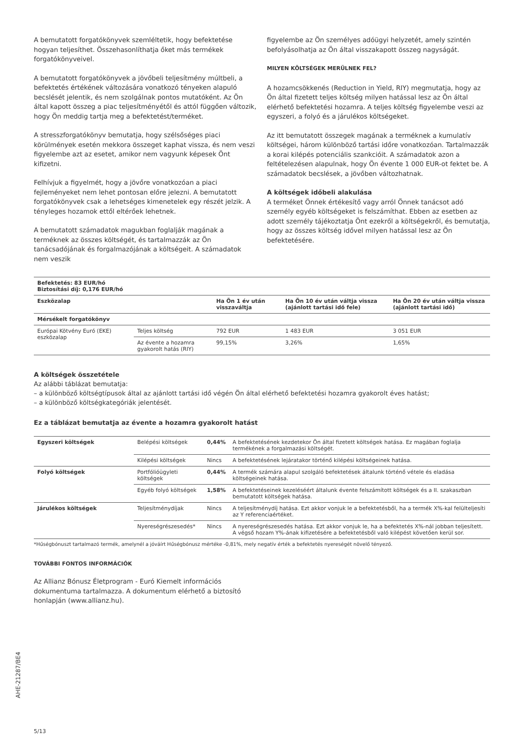A bemutatott forgatókönyvek szemléltetik, hogy befektetése hogyan teljesíthet. Összehasonlíthatja őket más termékek forgatókönyveivel.
A bemutatott forgatókönyvek a jövőbeli teljesítmény múltbeli, a befektetés értékének változására vonatkozó tényeken alapuló becslését jelentik, és nem szolgálnak pontos mutatóként. Az Ön által kapott összeg a piac teljesítményétől és attól függően változik, hogy Ön meddig tartja meg a befektetést/terméket.
A stresszforgatókönyv bemutatja, hogy szélsőséges piaci körülmények esetén mekkora összeget kaphat vissza, és nem veszi figyelembe azt az esetet, amikor nem vagyunk képesek Önt kifizetni.
Felhívjuk a figyelmét, hogy a jövőre vonatkozóan a piaci fejleményeket nem lehet pontosan előre jelezni. A bemutatott forgatókönyvek csak a lehetséges kimenetelek egy részét jelzik. A tényleges hozamok ettől eltérőek lehetnek.
A bemutatott számadatok magukban foglalják magának a terméknek az összes költségét, és tartalmazzák az Ön tanácsadójának és forgalmazójának a költségeit. A számadatok nem veszik
figyelembe az Ön személyes adóügyi helyzetét, amely szintén befolyásolhatja az Ön által visszakapott összeg nagyságát.
MILYEN KÖLTSÉGEK MERÜLNEK FEL?
A hozamcsökkenés (Reduction in Yield, RIY) megmutatja, hogy az Ön által fizetett teljes költség milyen hatással lesz az Ön által elérhető befektetési hozamra. A teljes költség figyelembe veszi az egyszeri, a folyó és a járulékos költségeket.
Az itt bemutatott összegek magának a terméknek a kumulatív költségei, három különböző tartási időre vonatkozóan. Tartalmazzák a korai kilépés potenciális szankcióit. A számadatok azon a feltételezésen alapulnak, hogy Ön évente 1 000 EUR-ot fektet be. A számadatok becslések, a jövőben változhatnak.
A költségek időbeli alakulása
A terméket Önnek értékesítő vagy arról Önnek tanácsot adó személy egyéb költségeket is felszámíthat. Ebben az esetben az adott személy tájékoztatja Önt ezekről a költségekről, és bemutatja, hogy az összes költség idővel milyen hatással lesz az Ön befektetésére.
| Befektetés: 83 EUR/hó Biztosítási díj: 0,176 EUR/hó | | | | |
| --- | --- | --- | --- | --- |
| Eszközalap | | Ha Ön 1 év után visszaváltja | Ha Ön 10 év után váltja vissza (ajánlott tartási idő fele) | Ha Ön 20 év után váltja vissza (ajánlott tartási idő) |
| Mérsékelt forgatókönyv | | | | |
| Európai Kötvény Euró (EKE) eszközalap | Teljes költség | 792 EUR | 1 483 EUR | 3 051 EUR |
| | Az évente a hozamra gyakorolt hatás (RIY) | 99,15% | 3,26% | 1,65% |
A költségek összetétele
Az alábbi táblázat bemutatja:
– a különböző költségtípusok által az ajánlott tartási idő végén Ön által elérhető befektetési hozamra gyakorolt éves hatást;
– a különböző költségkategóriák jelentését.
Ez a táblázat bemutatja az évente a hozamra gyakorolt hatást
| Egyszeri költségek | Belépési költségek | 0,44% | A befektetésének kezdetekor Ön által fizetett költségek hatása. Ez magában foglalja termékének a forgalmazási költségét. |
| | Kilépési költségek | Nincs | A befektetésének lejáratakor történő kilépési költségeinek hatása. |
| Folyó költségek | Portfólióügyleti költségek | 0,44% | A termék számára alapul szolgáló befektetések általunk történő vétele és eladása költségeinek hatása. |
| | Egyéb folyó költségek | 1,58% | A befektetéseinek kezeléséért általunk évente felszámított költségek és a II. szakaszban bemutatott költségek hatása. |
| Járulékos költségek | Teljesítménydíjak | Nincs | A teljesítménydíj hatása. Ezt akkor vonjuk le a befektetésből, ha a termék X%-kal felülteljesíti az Y referenciaértéket. |
| | Nyereségrészesedés* | Nincs | A nyereségrészesedés hatása. Ezt akkor vonjuk le, ha a befektetés X%-nál jobban teljesített. A végső hozam Y%-ának kifizetésére a befektetésből való kilépést követően kerül sor. |
*Hűségbónuszt tartalmazó termék, amelynél a jóváírt Hűségbónusz mértéke -0,81%, mely negatív érték a befektetés nyereségét növelő tényező.
TOVÁBBI FONTOS INFORMÁCIÓK
Az Allianz Bónusz Életprogram - Euró Kiemelt információs dokumentuma tartalmazza. A dokumentum elérhető a biztosító honlapján (www.allianz.hu).
5/13
AHE-21287/BE4